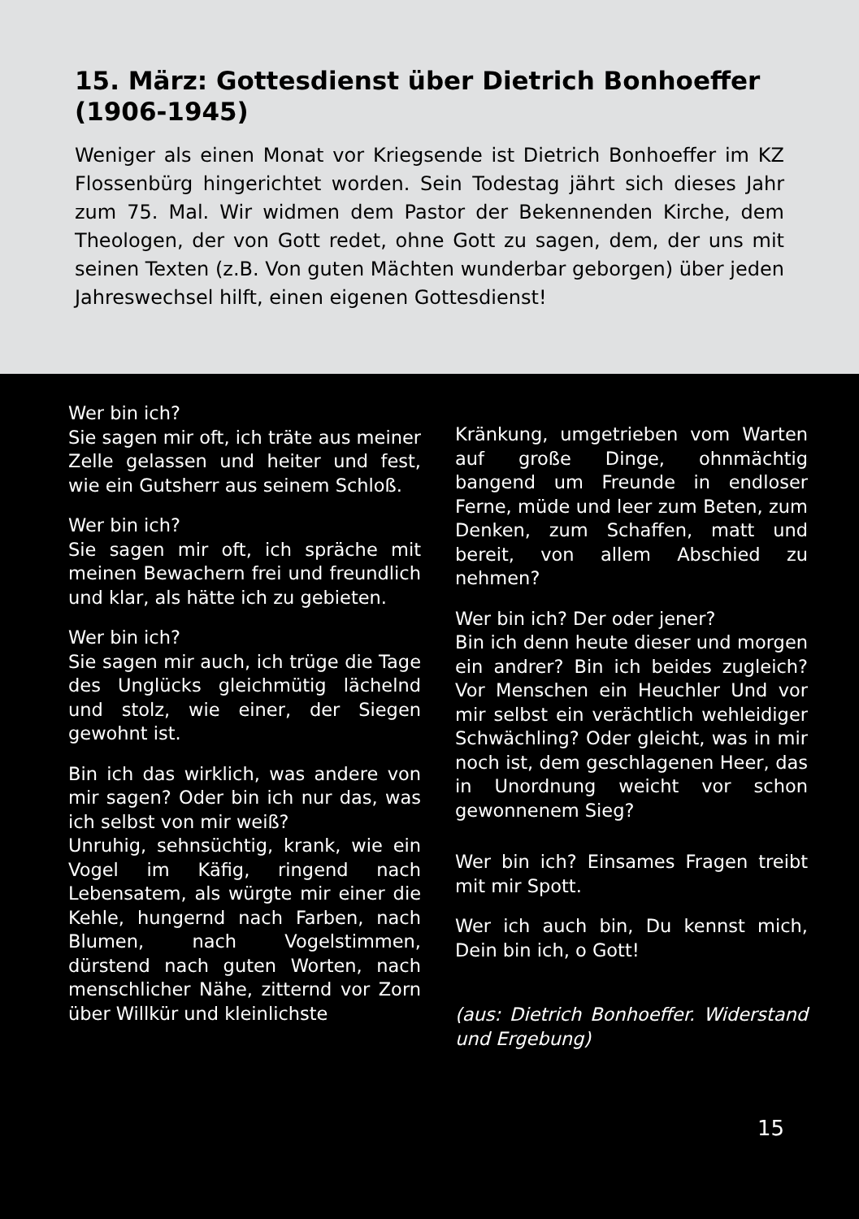15. März: Gottesdienst über Dietrich Bonhoeffer (1906-1945)
Weniger als einen Monat vor Kriegsende ist Dietrich Bonhoeffer im KZ Flossenbürg hingerichtet worden. Sein Todestag jährt sich dieses Jahr zum 75. Mal. Wir widmen dem Pastor der Bekennenden Kirche, dem Theologen, der von Gott redet, ohne Gott zu sagen, dem, der uns mit seinen Texten (z.B. Von guten Mächten wunderbar geborgen) über jeden Jahreswechsel hilft, einen eigenen Gottesdienst!
Wer bin ich?
Sie sagen mir oft, ich träte aus meiner Zelle gelassen und heiter und fest, wie ein Gutsherr aus seinem Schloß.
Wer bin ich?
Sie sagen mir oft, ich spräche mit meinen Bewachern frei und freundlich und klar, als hätte ich zu gebieten.
Wer bin ich?
Sie sagen mir auch, ich trüge die Tage des Unglücks gleichmütig lächelnd und stolz, wie einer, der Siegen gewohnt ist.
Bin ich das wirklich, was andere von mir sagen? Oder bin ich nur das, was ich selbst von mir weiß?
Unruhig, sehnsüchtig, krank, wie ein Vogel im Käfig, ringend nach Lebensatem, als würgte mir einer die Kehle, hungernd nach Farben, nach Blumen, nach Vogelstimmen, dürstend nach guten Worten, nach menschlicher Nähe, zitternd vor Zorn über Willkür und kleinlichste
Kränkung, umgetrieben vom Warten auf große Dinge, ohnmächtig bangend um Freunde in endloser Ferne, müde und leer zum Beten, zum Denken, zum Schaffen, matt und bereit, von allem Abschied zu nehmen?
Wer bin ich? Der oder jener?
Bin ich denn heute dieser und morgen ein andrer? Bin ich beides zugleich? Vor Menschen ein Heuchler Und vor mir selbst ein verächtlich wehleidiger Schwächling? Oder gleicht, was in mir noch ist, dem geschlagenen Heer, das in Unordnung weicht vor schon gewonnenem Sieg?
Wer bin ich? Einsames Fragen treibt mit mir Spott.
Wer ich auch bin, Du kennst mich, Dein bin ich, o Gott!
(aus: Dietrich Bonhoeffer. Widerstand und Ergebung)
15